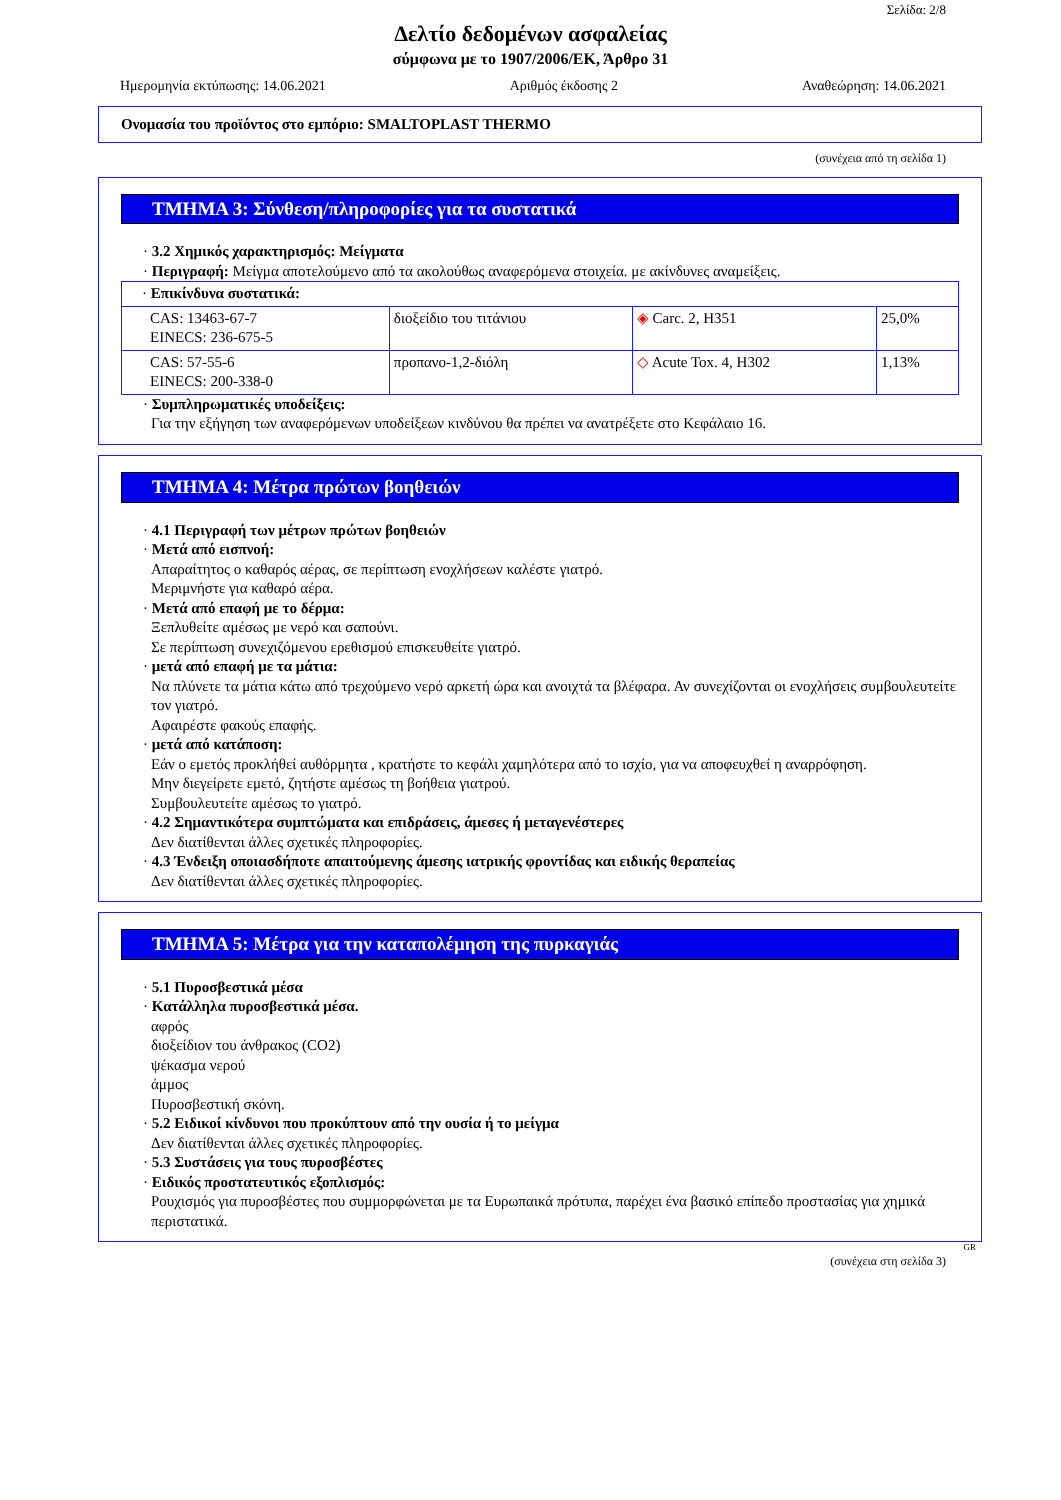Σελίδα: 2/8
Δελτίο δεδομένων ασφαλείας
σύμφωνα με το 1907/2006/ΕΚ, Άρθρο 31
Ημερομηνία εκτύπωσης: 14.06.2021 Αριθμός έκδοσης 2 Αναθεώρηση: 14.06.2021
Ονομασία του προϊόντος στο εμπόριο: SMALTOPLAST THERMO
(συνέχεια από τη σελίδα 1)
ΤΜΗΜΑ 3: Σύνθεση/πληροφορίες για τα συστατικά
· 3.2 Χημικός χαρακτηρισμός: Μείγματα
· Περιγραφή: Μείγμα αποτελούμενο από τα ακολούθως αναφερόμενα στοιχεία. με ακίνδυνες αναμείξεις.
| · Επικίνδυνα συστατικά: | | | |
| CAS: 13463-67-7 EINECS: 236-675-5 | διοξείδιο του τιτάνιου | ◈ Carc. 2, H351 | 25,0% |
| CAS: 57-55-6 EINECS: 200-338-0 | προπανο-1,2-διόλη | ◇ Acute Tox. 4, H302 | 1,13% |
· Συμπληρωματικές υποδείξεις:
Για την εξήγηση των αναφερόμενων υποδείξεων κινδύνου θα πρέπει να ανατρέξετε στο Κεφάλαιο 16.
ΤΜΗΜΑ 4: Μέτρα πρώτων βοηθειών
· 4.1 Περιγραφή των μέτρων πρώτων βοηθειών
· Μετά από εισπνοή:
Απαραίτητος ο καθαρός αέρας, σε περίπτωση ενοχλήσεων καλέστε γιατρό.
Μεριμνήστε για καθαρό αέρα.
· Μετά από επαφή με το δέρμα:
Ξεπλυθείτε αμέσως με νερό και σαπούνι.
Σε περίπτωση συνεχιζόμενου ερεθισμού επισκευθείτε γιατρό.
· μετά από επαφή με τα μάτια:
Να πλύνετε τα μάτια κάτω από τρεχούμενο νερό αρκετή ώρα και ανοιχτά τα βλέφαρα. Αν συνεχίζονται οι ενοχλήσεις συμβουλευτείτε τον γιατρό.
Αφαιρέστε φακούς επαφής.
· μετά από κατάποση:
Εάν ο εμετός προκλήθεί αυθόρμητα , κρατήστε το κεφάλι χαμηλότερα από το ισχίο, για να αποφευχθεί η αναρρόφηση.
Μην διεγείρετε εμετό, ζητήστε αμέσως τη βοήθεια γιατρού.
Συμβουλευτείτε αμέσως το γιατρό.
· 4.2 Σημαντικότερα συμπτώματα και επιδράσεις, άμεσες ή μεταγενέστερες
Δεν διατίθενται άλλες σχετικές πληροφορίες.
· 4.3 Ένδειξη οποιασδήποτε απαιτούμενης άμεσης ιατρικής φροντίδας και ειδικής θεραπείας
Δεν διατίθενται άλλες σχετικές πληροφορίες.
ΤΜΗΜΑ 5: Μέτρα για την καταπολέμηση της πυρκαγιάς
· 5.1 Πυροσβεστικά μέσα
· Κατάλληλα πυροσβεστικά μέσα.
αφρός
διοξείδιον του άνθρακος (CO2)
ψέκασμα νερού
άμμος
Πυροσβεστική σκόνη.
· 5.2 Ειδικοί κίνδυνοι που προκύπτουν από την ουσία ή το μείγμα
Δεν διατίθενται άλλες σχετικές πληροφορίες.
· 5.3 Συστάσεις για τους πυροσβέστες
· Ειδικός προστατευτικός εξοπλισμός:
Ρουχισμός για πυροσβέστες που συμμορφώνεται με τα Ευρωπαικά πρότυπα, παρέχει ένα βασικό επίπεδο προστασίας για χημικά περιστατικά.
GR
(συνέχεια στη σελίδα 3)